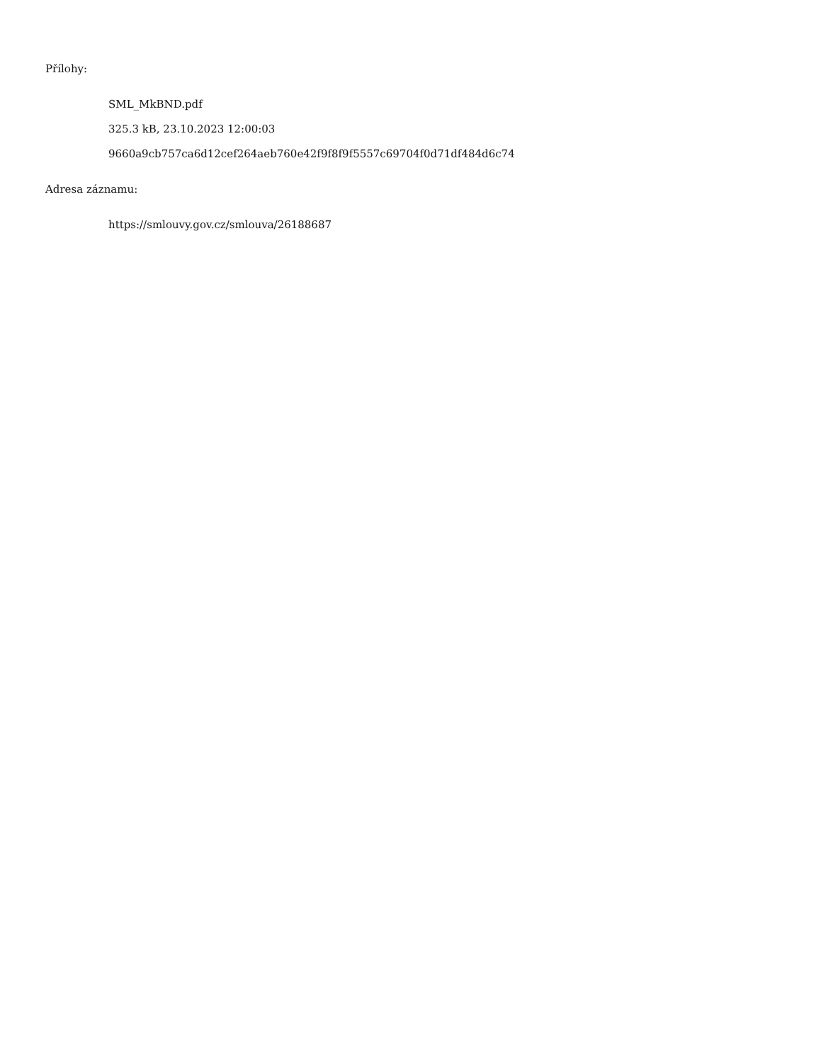Přílohy:
SML_MkBND.pdf
325.3 kB, 23.10.2023 12:00:03
9660a9cb757ca6d12cef264aeb760e42f9f8f9f5557c69704f0d71df484d6c74
Adresa záznamu:
https://smlouvy.gov.cz/smlouva/26188687